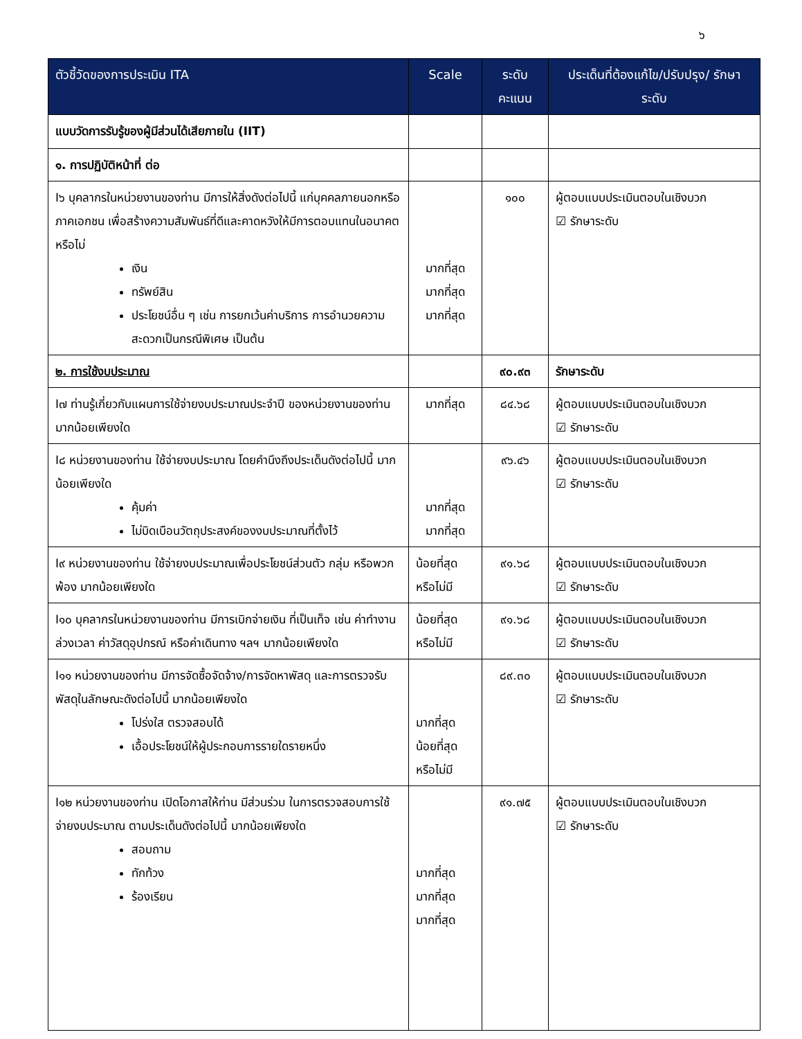๖
| ตัวชี้วัดของการประเมิน ITA | Scale | ระดับ คะแนน | ประเด็นที่ต้องแก้ไข/ปรับปรุง/ รักษาระดับ |
| --- | --- | --- | --- |
| แบบวัดการรับรู้ของผู้มีส่วนได้เสียภายใน (IIT) | | | |
| ๑. การปฏิบัติหน้าที่ ต่อ | | | |
| I๖ บุคลากรในหน่วยงานของท่าน มีการให้สิ่งดังต่อไปนี้ แก่บุคคลภายนอกหรือภาคเอกชน เพื่อสร้างความสัมพันธ์ที่ดีและคาดหวังให้มีการตอบแทนในอนาคต หรือไม่ เงิน ทรัพย์สิน ประโยชน์อื่น ๆ เช่น การยกเว้นค่าบริการ การอำนวยความสะดวกเป็นกรณีพิเศษ เป็นต้น | มากที่สุด มากที่สุด มากที่สุด | ๑๐๐ | ผู้ตอบแบบประเมินตอบในเชิงบวก ☑ รักษาระดับ |
| ๒. การใช้งบประมาณ | | ๙๐.๙๓ | รักษาระดับ |
| I๗ ท่านรู้เกี่ยวกับแผนการใช้จ่ายงบประมาณประจำปี ของหน่วยงานของท่าน มากน้อยเพียงใด | มากที่สุด | ๘๔.๖๘ | ผู้ตอบแบบประเมินตอบในเชิงบวก ☑ รักษาระดับ |
| I๘ หน่วยงานของท่าน ใช้จ่ายงบประมาณ โดยคำนึงถึงประเด็นดังต่อไปนี้ มากน้อยเพียงใด คุ้มค่า ไม่บิดเบือนวัตถุประสงค์ของงบประมาณที่ตั้งไว้ | มากที่สุด มากที่สุด | ๙๖.๔๖ | ผู้ตอบแบบประเมินตอบในเชิงบวก ☑ รักษาระดับ |
| I๙ หน่วยงานของท่าน ใช้จ่ายงบประมาณเพื่อประโยชน์ส่วนตัว กลุ่ม หรือพวกพ้อง มากน้อยเพียงใด | น้อยที่สุด หรือไม่มี | ๙๑.๖๘ | ผู้ตอบแบบประเมินตอบในเชิงบวก ☑ รักษาระดับ |
| I๑๐ บุคลากรในหน่วยงานของท่าน มีการเบิกจ่ายเงิน ที่เป็นเท็จ เช่น ค่าทำงานล่วงเวลา ค่าวัสดุอุปกรณ์ หรือค่าเดินทาง ฯลฯ มากน้อยเพียงใด | น้อยที่สุด หรือไม่มี | ๙๑.๖๘ | ผู้ตอบแบบประเมินตอบในเชิงบวก ☑ รักษาระดับ |
| I๑๑ หน่วยงานของท่าน มีการจัดซื้อจัดจ้าง/การจัดหาพัสดุ และการตรวจรับพัสดุในลักษณะดังต่อไปนี้ มากน้อยเพียงใด โปร่งใส ตรวจสอบได้ เอื้อประโยชน์ให้ผู้ประกอบการรายใดรายหนึ่ง | มากที่สุด น้อยที่สุด หรือไม่มี | ๘๙.๓๐ | ผู้ตอบแบบประเมินตอบในเชิงบวก ☑ รักษาระดับ |
| I๑๒ หน่วยงานของท่าน เปิดโอกาสให้ท่าน มีส่วนร่วม ในการตรวจสอบการใช้จ่ายงบประมาณ ตามประเด็นดังต่อไปนี้ มากน้อยเพียงใด สอบถาม ทักท้วง ร้องเรียน | มากที่สุด มากที่สุด มากที่สุด | ๙๑.๗๕ | ผู้ตอบแบบประเมินตอบในเชิงบวก ☑ รักษาระดับ |